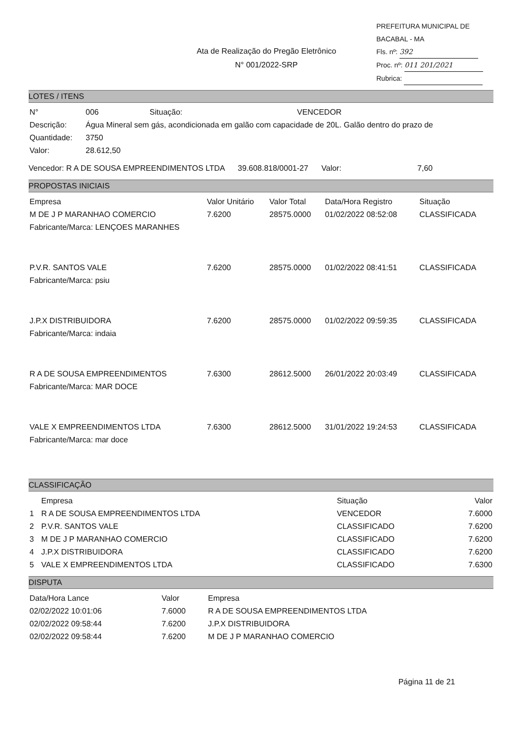Ata de Realização do Pregão Eletrônico
N° 001/2022-SRP
PREFEITURA MUNICIPAL DE BACABAL - MA
Fls. nº: 392
Proc. nº: 011 201/2021
Rubrica:
LOTES / ITENS
| N° | 006 | Situação: | VENCEDOR |
| Descrição: | Água Mineral sem gás, acondicionada em galão com capacidade de 20L. Galão dentro do prazo de | | |
| Quantidade: | 3750 | | |
| Valor: | 28.612,50 | | |
Vencedor: R A DE SOUSA EMPREENDIMENTOS LTDA 39.608.818/0001-27 Valor: 7,60
PROPOSTAS INICIAIS
| Empresa | Valor Unitário | Valor Total | Data/Hora Registro | Situação |
| --- | --- | --- | --- | --- |
| M DE J P MARANHAO COMERCIO | 7.6200 | 28575.0000 | 01/02/2022 08:52:08 | CLASSIFICADA |
| Fabricante/Marca: LENÇOES MARANHES | | | | |
| P.V.R. SANTOS VALE | 7.6200 | 28575.0000 | 01/02/2022 08:41:51 | CLASSIFICADA |
| Fabricante/Marca: psiu | | | | |
| J.P.X DISTRIBUIDORA | 7.6200 | 28575.0000 | 01/02/2022 09:59:35 | CLASSIFICADA |
| Fabricante/Marca: indaia | | | | |
| R A DE SOUSA EMPREENDIMENTOS | 7.6300 | 28612.5000 | 26/01/2022 20:03:49 | CLASSIFICADA |
| Fabricante/Marca: MAR DOCE | | | | |
| VALE X EMPREENDIMENTOS LTDA | 7.6300 | 28612.5000 | 31/01/2022 19:24:53 | CLASSIFICADA |
| Fabricante/Marca: mar doce | | | | |
CLASSIFICAÇÃO
| | Empresa | Situação | Valor |
| --- | --- | --- | --- |
| 1 | R A DE SOUSA EMPREENDIMENTOS LTDA | VENCEDOR | 7.6000 |
| 2 | P.V.R. SANTOS VALE | CLASSIFICADO | 7.6200 |
| 3 | M DE J P MARANHAO COMERCIO | CLASSIFICADO | 7.6200 |
| 4 | J.P.X DISTRIBUIDORA | CLASSIFICADO | 7.6200 |
| 5 | VALE X EMPREENDIMENTOS LTDA | CLASSIFICADO | 7.6300 |
DISPUTA
| Data/Hora Lance | Valor | Empresa |
| --- | --- | --- |
| 02/02/2022 10:01:06 | 7.6000 | R A DE SOUSA EMPREENDIMENTOS LTDA |
| 02/02/2022 09:58:44 | 7.6200 | J.P.X DISTRIBUIDORA |
| 02/02/2022 09:58:44 | 7.6200 | M DE J P MARANHAO COMERCIO |
Página 11 de 21